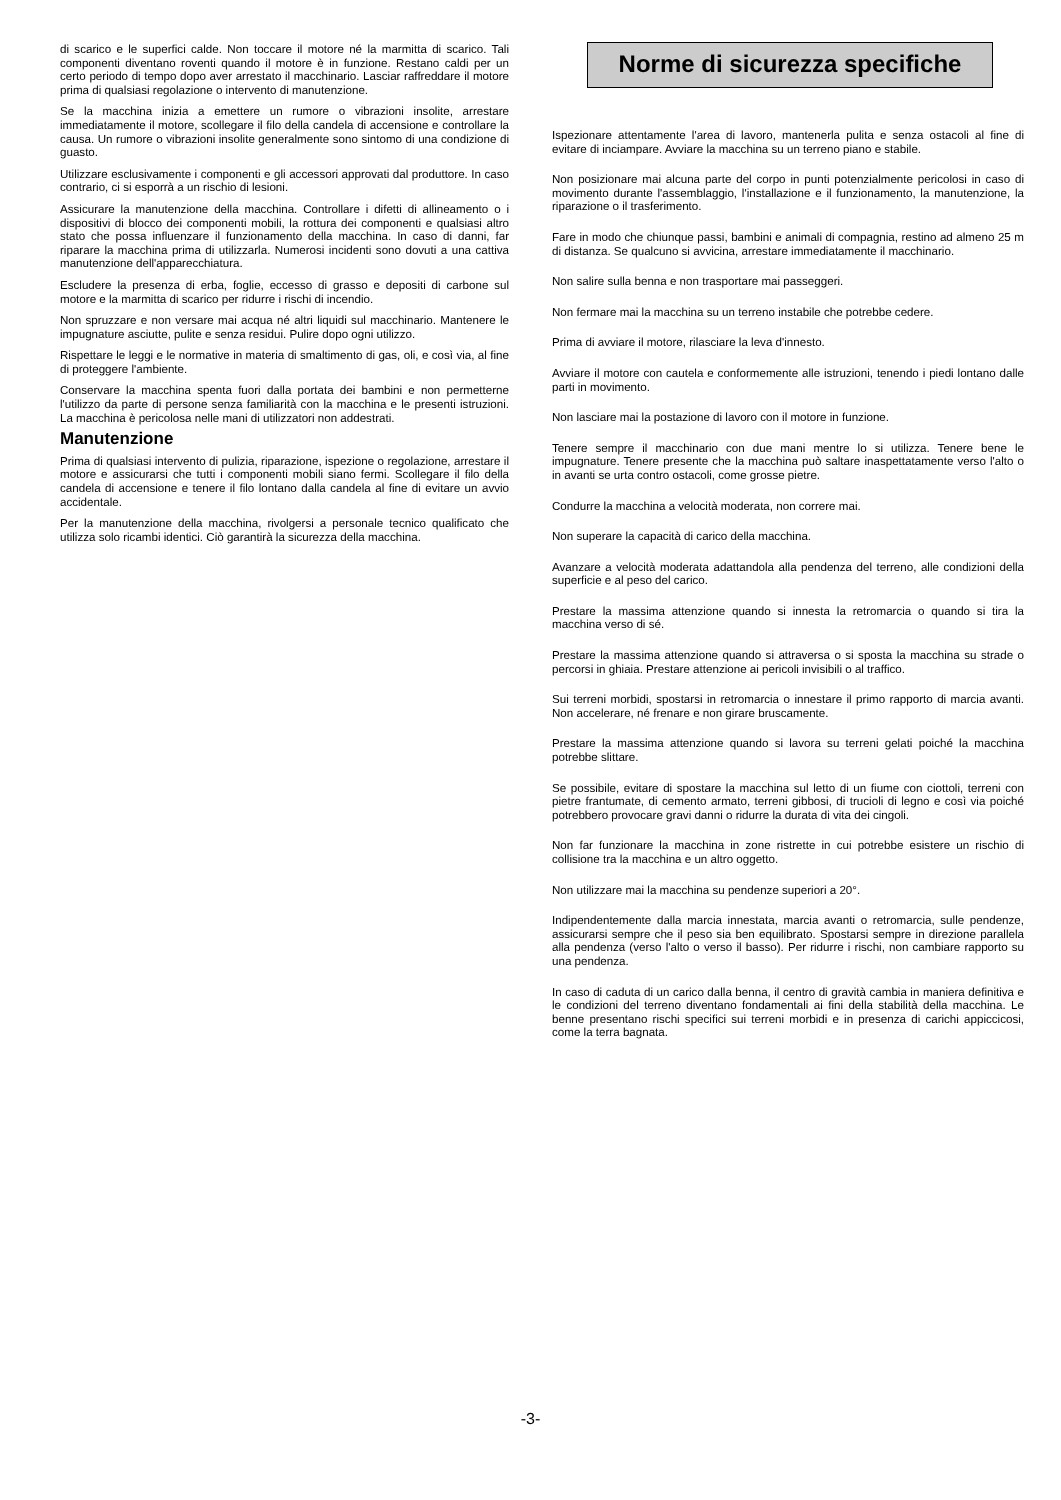di scarico e le superfici calde. Non toccare il motore né la marmitta di scarico. Tali componenti diventano roventi quando il motore è in funzione. Restano caldi per un certo periodo di tempo dopo aver arrestato il macchinario. Lasciar raffreddare il motore prima di qualsiasi regolazione o intervento di manutenzione.
Se la macchina inizia a emettere un rumore o vibrazioni insolite, arrestare immediatamente il motore, scollegare il filo della candela di accensione e controllare la causa. Un rumore o vibrazioni insolite generalmente sono sintomo di una condizione di guasto.
Utilizzare esclusivamente i componenti e gli accessori approvati dal produttore. In caso contrario, ci si esporrà a un rischio di lesioni.
Assicurare la manutenzione della macchina. Controllare i difetti di allineamento o i dispositivi di blocco dei componenti mobili, la rottura dei componenti e qualsiasi altro stato che possa influenzare il funzionamento della macchina. In caso di danni, far riparare la macchina prima di utilizzarla. Numerosi incidenti sono dovuti a una cattiva manutenzione dell'apparecchiatura.
Escludere la presenza di erba, foglie, eccesso di grasso e depositi di carbone sul motore e la marmitta di scarico per ridurre i rischi di incendio.
Non spruzzare e non versare mai acqua né altri liquidi sul macchinario. Mantenere le impugnature asciutte, pulite e senza residui. Pulire dopo ogni utilizzo.
Rispettare le leggi e le normative in materia di smaltimento di gas, oli, e così via, al fine di proteggere l'ambiente.
Conservare la macchina spenta fuori dalla portata dei bambini e non permetterne l'utilizzo da parte di persone senza familiarità con la macchina e le presenti istruzioni. La macchina è pericolosa nelle mani di utilizzatori non addestrati.
Manutenzione
Prima di qualsiasi intervento di pulizia, riparazione, ispezione o regolazione, arrestare il motore e assicurarsi che tutti i componenti mobili siano fermi. Scollegare il filo della candela di accensione e tenere il filo lontano dalla candela al fine di evitare un avvio accidentale.
Per la manutenzione della macchina, rivolgersi a personale tecnico qualificato che utilizza solo ricambi identici. Ciò garantirà la sicurezza della macchina.
Norme di sicurezza specifiche
Ispezionare attentamente l'area di lavoro, mantenerla pulita e senza ostacoli al fine di evitare di inciampare. Avviare la macchina su un terreno piano e stabile.
Non posizionare mai alcuna parte del corpo in punti potenzialmente pericolosi in caso di movimento durante l'assemblaggio, l'installazione e il funzionamento, la manutenzione, la riparazione o il trasferimento.
Fare in modo che chiunque passi, bambini e animali di compagnia, restino ad almeno 25 m di distanza. Se qualcuno si avvicina, arrestare immediatamente il macchinario.
Non salire sulla benna e non trasportare mai passeggeri.
Non fermare mai la macchina su un terreno instabile che potrebbe cedere.
Prima di avviare il motore, rilasciare la leva d'innesto.
Avviare il motore con cautela e conformemente alle istruzioni, tenendo i piedi lontano dalle parti in movimento.
Non lasciare mai la postazione di lavoro con il motore in funzione.
Tenere sempre il macchinario con due mani mentre lo si utilizza. Tenere bene le impugnature. Tenere presente che la macchina può saltare inaspettatamente verso l'alto o in avanti se urta contro ostacoli, come grosse pietre.
Condurre la macchina a velocità moderata, non correre mai.
Non superare la capacità di carico della macchina.
Avanzare a velocità moderata adattandola alla pendenza del terreno, alle condizioni della superficie e al peso del carico.
Prestare la massima attenzione quando si innesta la retromarcia o quando si tira la macchina verso di sé.
Prestare la massima attenzione quando si attraversa o si sposta la macchina su strade o percorsi in ghiaia. Prestare attenzione ai pericoli invisibili o al traffico.
Sui terreni morbidi, spostarsi in retromarcia o innestare il primo rapporto di marcia avanti. Non accelerare, né frenare e non girare bruscamente.
Prestare la massima attenzione quando si lavora su terreni gelati poiché la macchina potrebbe slittare.
Se possibile, evitare di spostare la macchina sul letto di un fiume con ciottoli, terreni con pietre frantumate, di cemento armato, terreni gibbosi, di trucioli di legno e così via poiché potrebbero provocare gravi danni o ridurre la durata di vita dei cingoli.
Non far funzionare la macchina in zone ristrette in cui potrebbe esistere un rischio di collisione tra la macchina e un altro oggetto.
Non utilizzare mai la macchina su pendenze superiori a 20°.
Indipendentemente dalla marcia innestata, marcia avanti o retromarcia, sulle pendenze, assicurarsi sempre che il peso sia ben equilibrato. Spostarsi sempre in direzione parallela alla pendenza (verso l'alto o verso il basso). Per ridurre i rischi, non cambiare rapporto su una pendenza.
In caso di caduta di un carico dalla benna, il centro di gravità cambia in maniera definitiva e le condizioni del terreno diventano fondamentali ai fini della stabilità della macchina. Le benne presentano rischi specifici sui terreni morbidi e in presenza di carichi appiccicosi, come la terra bagnata.
-3-